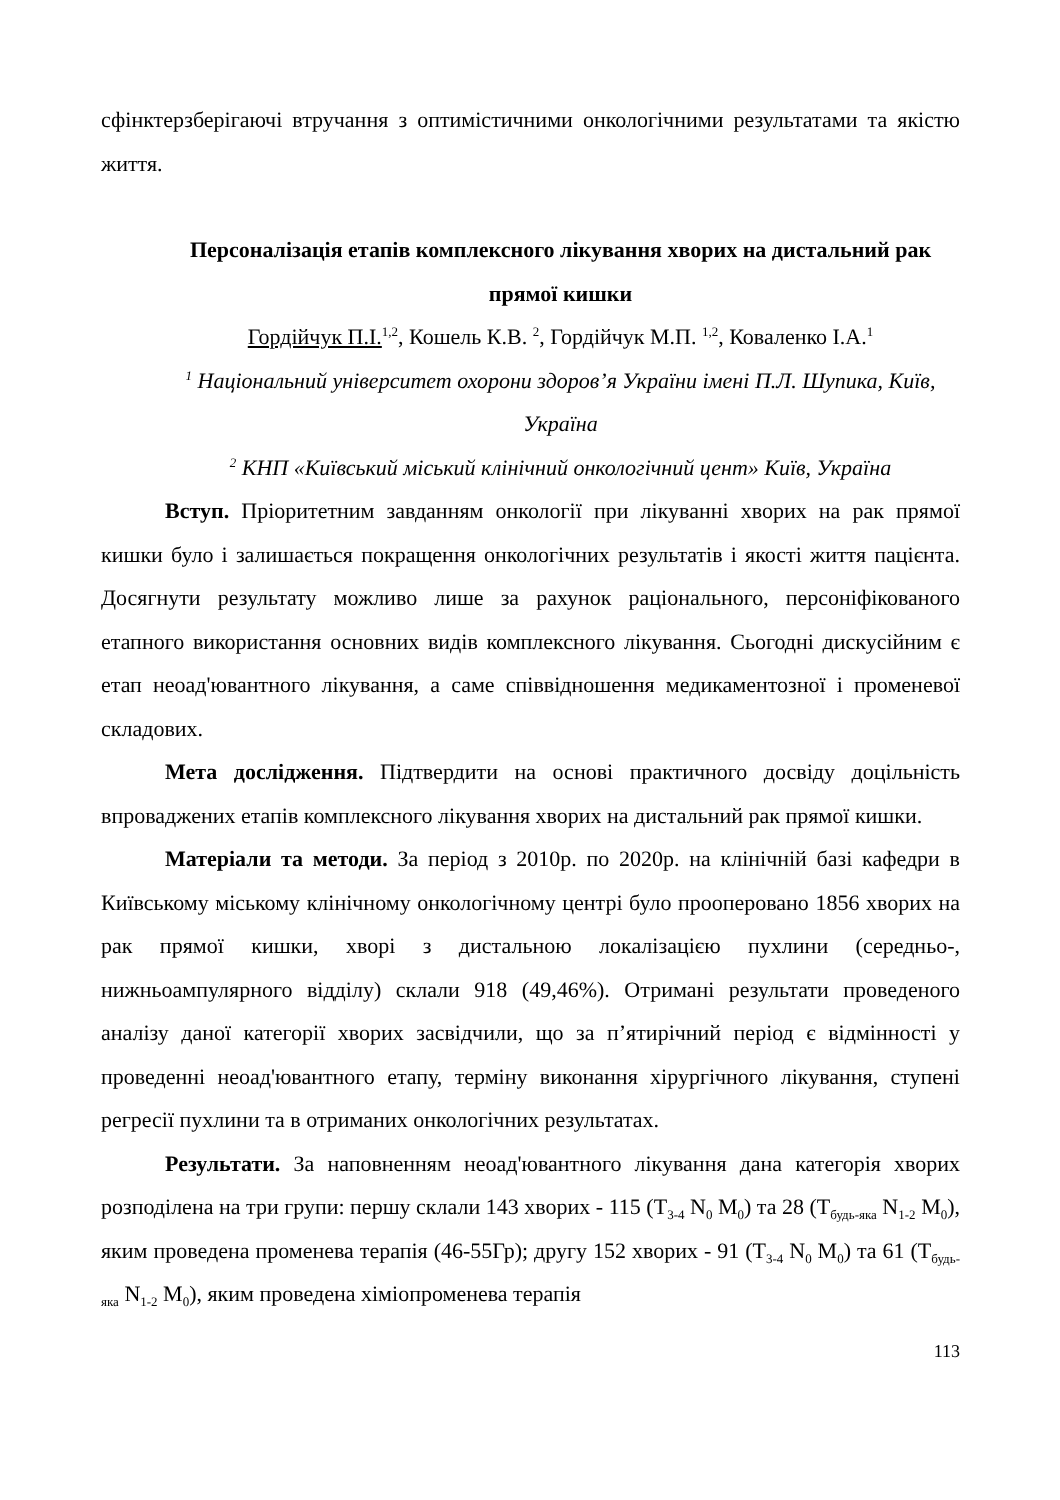сфінктерзберігаючі втручання з оптимістичними онкологічними результатами та якістю життя.
Персоналізація етапів комплексного лікування хворих на дистальний рак прямої кишки
Гордійчук П.І.<sup>1,2</sup>, Кошель К.В. <sup>2</sup>, Гордійчук М.П. <sup>1,2</sup>, Коваленко І.А.<sup>1</sup>
<sup>1</sup> Національний університет охорони здоров’я України імені П.Л. Шупика, Київ, Україна
<sup>2</sup> КНП «Київський міський клінічний онкологічний цент» Київ, Україна
Вступ. Пріоритетним завданням онкології при лікуванні хворих на рак прямої кишки було і залишається покращення онкологічних результатів і якості життя пацієнта. Досягнути результату можливо лише за рахунок раціонального, персоніфікованого етапного використання основних видів комплексного лікування. Сьогодні дискусійним є етап неоад'ювантного лікування, а саме співвідношення медикаментозної і променевої складових.
Мета дослідження. Підтвердити на основі практичного досвіду доцільність впроваджених етапів комплексного лікування хворих на дистальний рак прямої кишки.
Матеріали та методи. За період з 2010р. по 2020р. на клінічній базі кафедри в Київському міському клінічному онкологічному центрі було прооперовано 1856 хворих на рак прямої кишки, хворі з дистальною локалізацією пухлини (середньо-, нижньоампулярного відділу) склали 918 (49,46%). Отримані результати проведеного аналізу даної категорії хворих засвідчили, що за п’ятирічний період є відмінності у проведенні неоад'ювантного етапу, терміну виконання хірургічного лікування, ступені регресії пухлини та в отриманих онкологічних результатах.
Результати. За наповненням неоад'ювантного лікування дана категорія хворих розподілена на три групи: першу склали 143 хворих - 115 (T<sub>3-4</sub> N<sub>0</sub> M<sub>0</sub>) та 28 (T<sub>будь-яка</sub> N<sub>1-2</sub> M<sub>0</sub>), яким проведена променева терапія (46-55Гр); другу 152 хворих - 91 (T<sub>3-4</sub> N<sub>0</sub> M<sub>0</sub>) та 61 (T<sub>будь-яка</sub> N<sub>1-2</sub> M<sub>0</sub>), яким проведена хіміопроменева терапія
113